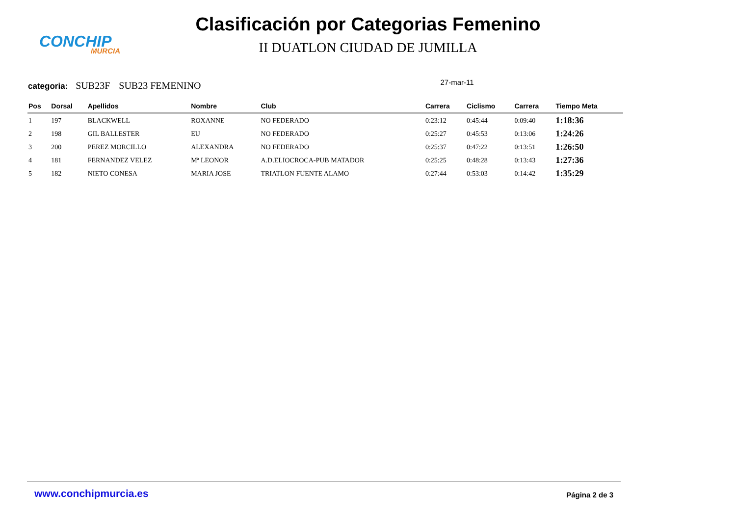CONCHIP
MURCIA
Clasificación por Categorias Femenino
II DUATLON CIUDAD DE JUMILLA
categoria: SUB23F SUB23 FEMENINO 27-mar-11
| Pos | Dorsal | Apellidos | Nombre | Club | Carrera | Ciclismo | Carrera | Tiempo Meta |
| --- | --- | --- | --- | --- | --- | --- | --- | --- |
| 1 | 197 | BLACKWELL | ROXANNE | NO FEDERADO | 0:23:12 | 0:45:44 | 0:09:40 | 1:18:36 |
| 2 | 198 | GIL BALLESTER | EU | NO FEDERADO | 0:25:27 | 0:45:53 | 0:13:06 | 1:24:26 |
| 3 | 200 | PEREZ MORCILLO | ALEXANDRA | NO FEDERADO | 0:25:37 | 0:47:22 | 0:13:51 | 1:26:50 |
| 4 | 181 | FERNANDEZ VELEZ | Mª LEONOR | A.D.ELIOCROCA-PUB MATADOR | 0:25:25 | 0:48:28 | 0:13:43 | 1:27:36 |
| 5 | 182 | NIETO CONESA | MARIA JOSE | TRIATLON FUENTE ALAMO | 0:27:44 | 0:53:03 | 0:14:42 | 1:35:29 |
www.conchipmurcia.es Página 2 de 3